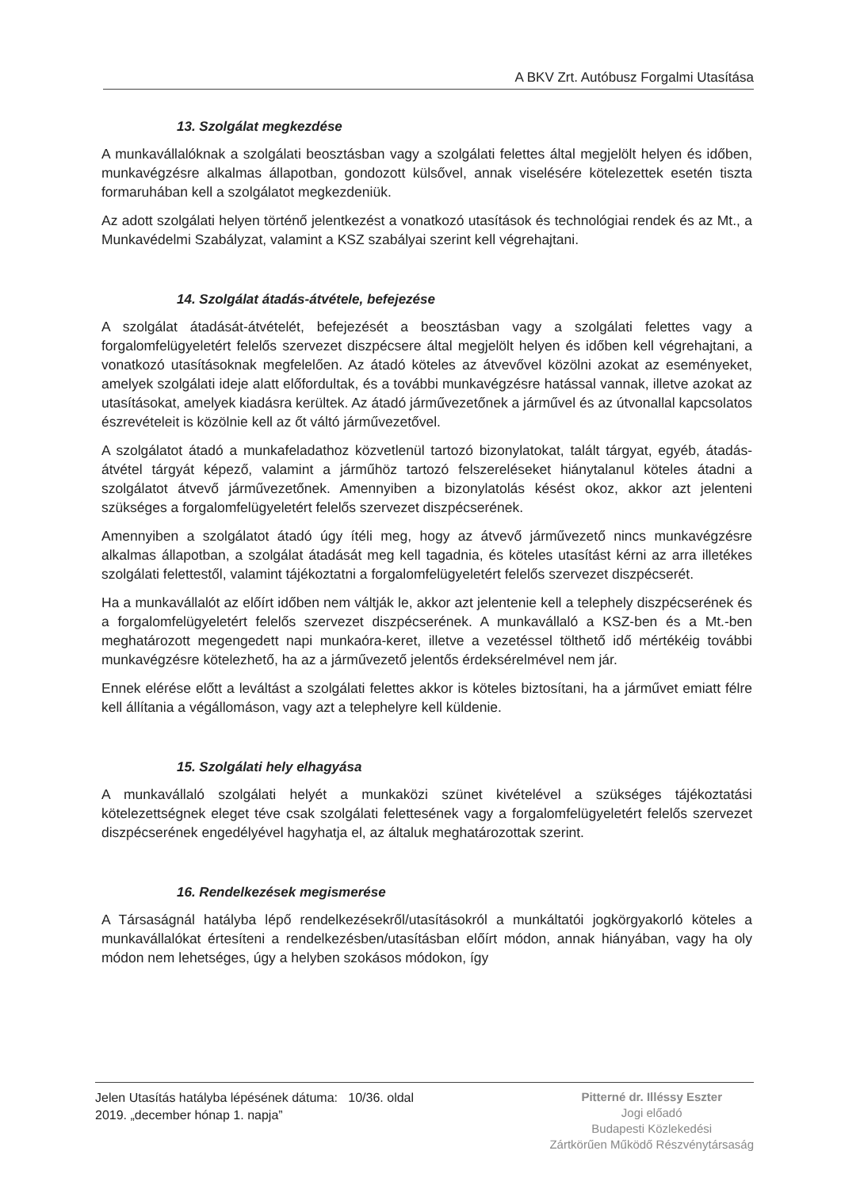A BKV Zrt. Autóbusz Forgalmi Utasítása
13. Szolgálat megkezdése
A munkavállalóknak a szolgálati beosztásban vagy a szolgálati felettes által megjelölt helyen és időben, munkavégzésre alkalmas állapotban, gondozott külsővel, annak viselésére kötelezettek esetén tiszta formaruhában kell a szolgálatot megkezdeniük.
Az adott szolgálati helyen történő jelentkezést a vonatkozó utasítások és technológiai rendek és az Mt., a Munkavédelmi Szabályzat, valamint a KSZ szabályai szerint kell végrehajtani.
14. Szolgálat átadás-átvétele, befejezése
A szolgálat átadását-átvételét, befejezését a beosztásban vagy a szolgálati felettes vagy a forgalomfelügyeletért felelős szervezet diszpécsere által megjelölt helyen és időben kell végrehajtani, a vonatkozó utasításoknak megfelelően. Az átadó köteles az átvevővel közölni azokat az eseményeket, amelyek szolgálati ideje alatt előfordultak, és a további munkavégzésre hatással vannak, illetve azokat az utasításokat, amelyek kiadásra kerültek. Az átadó járművezetőnek a járművel és az útvonallal kapcsolatos észrevételeit is közölnie kell az őt váltó járművezetővel.
A szolgálatot átadó a munkafeladathoz közvetlenül tartozó bizonylatokat, talált tárgyat, egyéb, átadás-átvétel tárgyát képező, valamint a járműhöz tartozó felszereléseket hiánytalanul köteles átadni a szolgálatot átvevő járművezetőnek. Amennyiben a bizonylatolás késést okoz, akkor azt jelenteni szükséges a forgalomfelügyeletért felelős szervezet diszpécserének.
Amennyiben a szolgálatot átadó úgy ítéli meg, hogy az átvevő járművezető nincs munkavégzésre alkalmas állapotban, a szolgálat átadását meg kell tagadnia, és köteles utasítást kérni az arra illetékes szolgálati felettestől, valamint tájékoztatni a forgalomfelügyeletért felelős szervezet diszpécserét.
Ha a munkavállalót az előírt időben nem váltják le, akkor azt jelentenie kell a telephely diszpécserének és a forgalomfelügyeletért felelős szervezet diszpécserének. A munkavállaló a KSZ-ben és a Mt.-ben meghatározott megengedett napi munkaóra-keret, illetve a vezetéssel tölthető idő mértékéig további munkavégzésre kötelezhető, ha az a járművezető jelentős érdeksérelmével nem jár.
Ennek elérése előtt a leváltást a szolgálati felettes akkor is köteles biztosítani, ha a járművet emiatt félre kell állítania a végállomáson, vagy azt a telephelyre kell küldenie.
15. Szolgálati hely elhagyása
A munkavállaló szolgálati helyét a munkaközi szünet kivételével a szükséges tájékoztatási kötelezettségnek eleget téve csak szolgálati felettesének vagy a forgalomfelügyeletért felelős szervezet diszpécserének engedélyével hagyhatja el, az általuk meghatározottak szerint.
16. Rendelkezések megismerése
A Társaságnál hatályba lépő rendelkezésekről/utasításokról a munkáltatói jogkörgyakorló köteles a munkavállalókat értesíteni a rendelkezésben/utasításban előírt módon, annak hiányában, vagy ha oly módon nem lehetséges, úgy a helyben szokásos módokon, így
Jelen Utasítás hatályba lépésének dátuma: 10/36. oldal
2019. „december hónap 1. napja”
Pitterné dr. Illéssy Eszter
Jogi előadó
Budapesti Közlekedési
Zártkörűen Működő Részvénytársaság